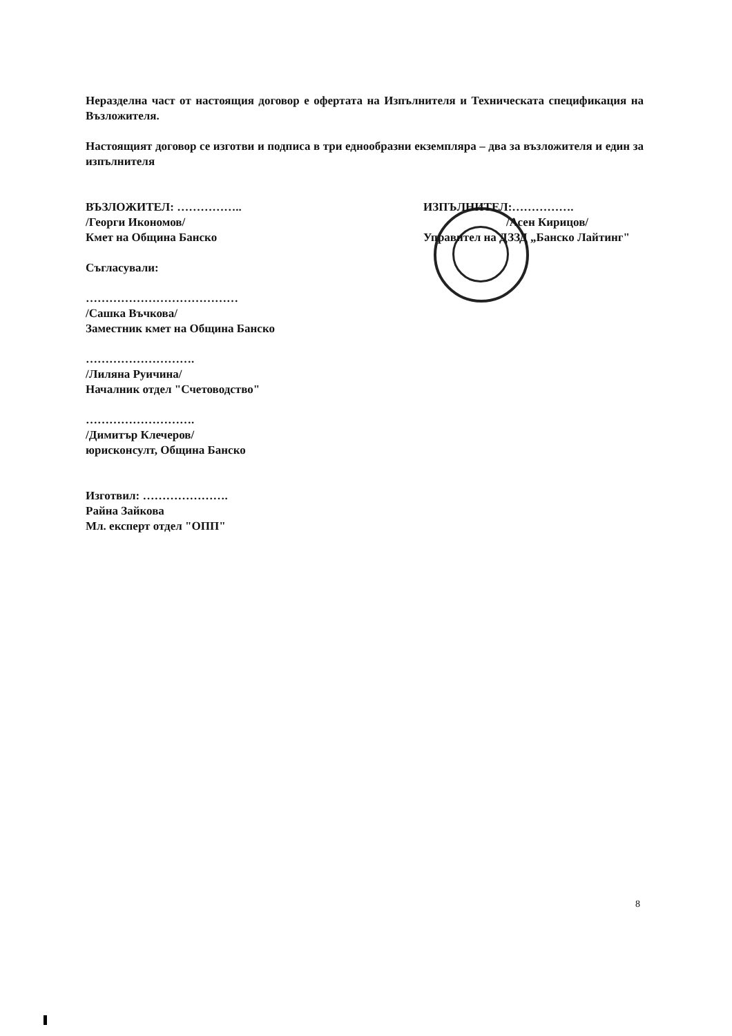Неразделна част от настоящия договор е офертата на Изпълнителя и Техническата спецификация на Възложителя.
Настоящият договор се изготви и подписа в три еднообразни екземпляра – два за възложителя и един за изпълнителя
ВЪЗЛОЖИТЕЛ: ……………..
/Георги Икономов/
Кмет на Община Банско
ИЗПЪЛНИТЕЛ:…………….
/Асен Кирицов/
Управител на ДЗЗД „Банско Лайтинг"
Съгласували:
…………………………………
/Сашка Въчкова/
Заместник кмет на Община Банско
……………………….
/Лиляна Руичина/
Началник отдел "Счетоводство"
……………………….
/Димитър Клечеров/
юрисконсулт, Община Банско
Изготвил: ………………….
Райна Зайкова
Мл. експерт отдел "ОПП"
8